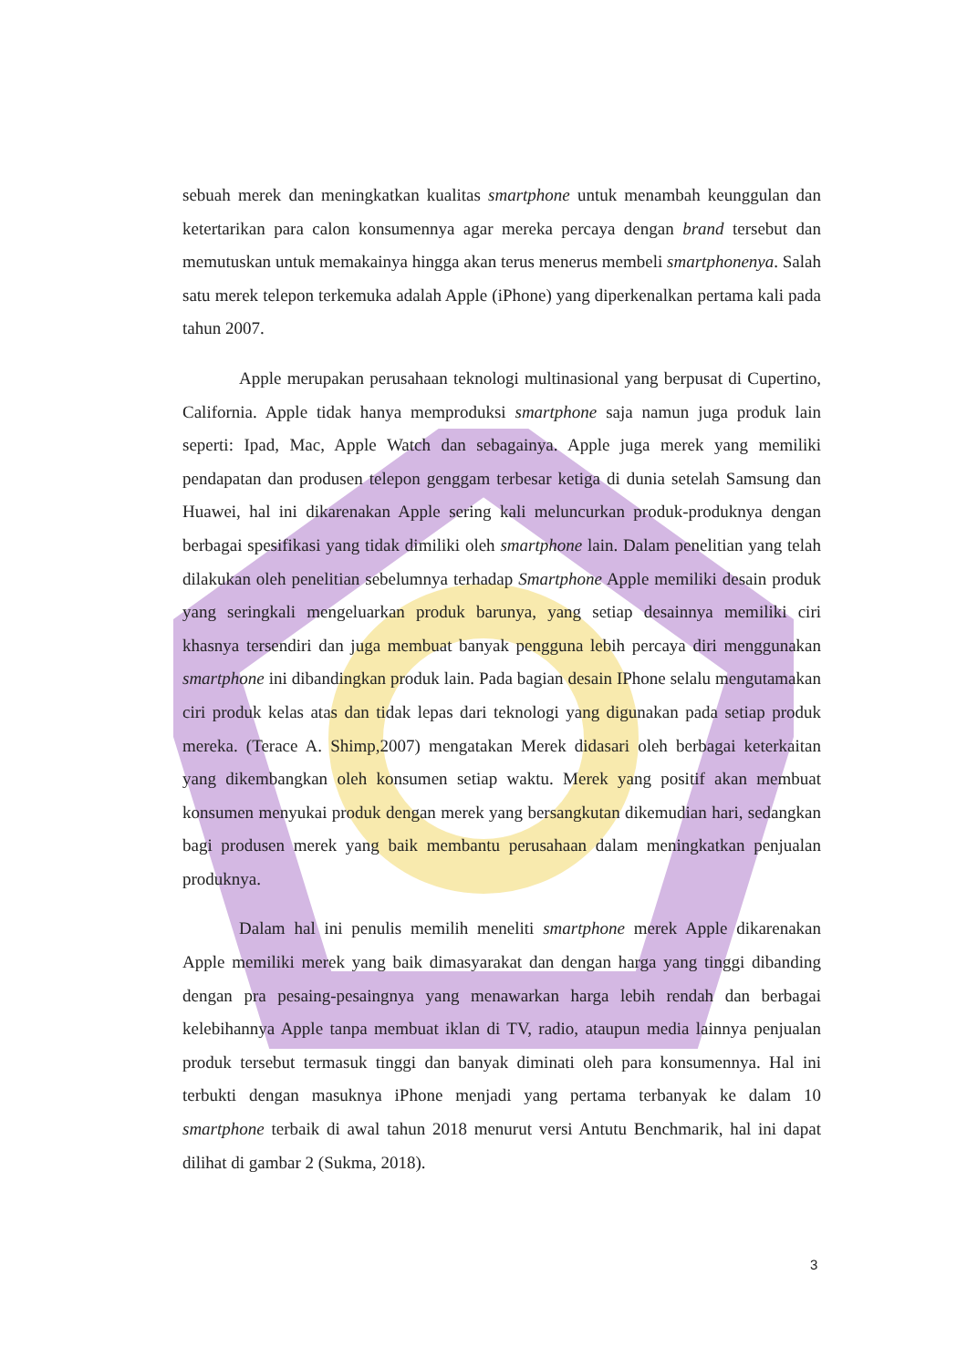sebuah merek dan meningkatkan kualitas smartphone untuk menambah keunggulan dan ketertarikan para calon konsumennya agar mereka percaya dengan brand tersebut dan memutuskan untuk memakainya hingga akan terus menerus membeli smartphonenya. Salah satu merek telepon terkemuka adalah Apple (iPhone) yang diperkenalkan pertama kali pada tahun 2007.
Apple merupakan perusahaan teknologi multinasional yang berpusat di Cupertino, California. Apple tidak hanya memproduksi smartphone saja namun juga produk lain seperti: Ipad, Mac, Apple Watch dan sebagainya. Apple juga merek yang memiliki pendapatan dan produsen telepon genggam terbesar ketiga di dunia setelah Samsung dan Huawei, hal ini dikarenakan Apple sering kali meluncurkan produk-produknya dengan berbagai spesifikasi yang tidak dimiliki oleh smartphone lain. Dalam penelitian yang telah dilakukan oleh penelitian sebelumnya terhadap Smartphone Apple memiliki desain produk yang seringkali mengeluarkan produk barunya, yang setiap desainnya memiliki ciri khasnya tersendiri dan juga membuat banyak pengguna lebih percaya diri menggunakan smartphone ini dibandingkan produk lain. Pada bagian desain IPhone selalu mengutamakan ciri produk kelas atas dan tidak lepas dari teknologi yang digunakan pada setiap produk mereka. (Terace A. Shimp,2007) mengatakan Merek didasari oleh berbagai keterkaitan yang dikembangkan oleh konsumen setiap waktu. Merek yang positif akan membuat konsumen menyukai produk dengan merek yang bersangkutan dikemudian hari, sedangkan bagi produsen merek yang baik membantu perusahaan dalam meningkatkan penjualan produknya.
Dalam hal ini penulis memilih meneliti smartphone merek Apple dikarenakan Apple memiliki merek yang baik dimasyarakat dan dengan harga yang tinggi dibanding dengan pra pesaing-pesaingnya yang menawarkan harga lebih rendah dan berbagai kelebihannya Apple tanpa membuat iklan di TV, radio, ataupun media lainnya penjualan produk tersebut termasuk tinggi dan banyak diminati oleh para konsumennya. Hal ini terbukti dengan masuknya iPhone menjadi yang pertama terbanyak ke dalam 10 smartphone terbaik di awal tahun 2018 menurut versi Antutu Benchmarik, hal ini dapat dilihat di gambar 2 (Sukma, 2018).
3